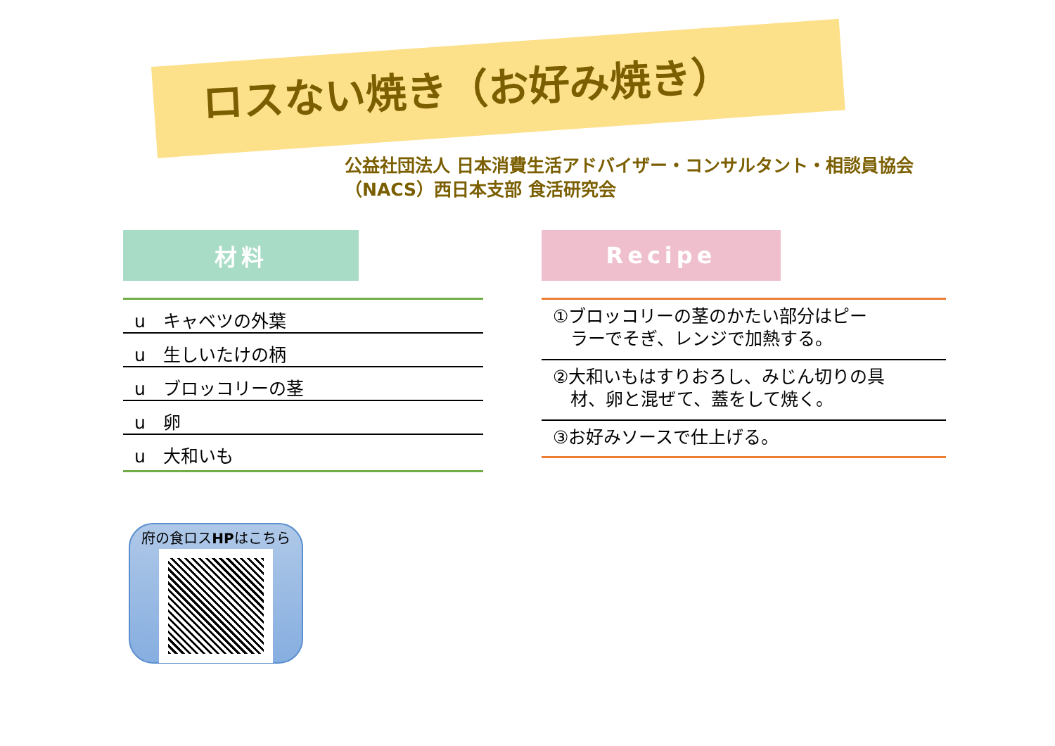ロスない焼き（お好み焼き）
公益社団法人 日本消費生活アドバイザー・コンサルタント・相談員協会
（NACS）西日本支部 食活研究会
材料
u　キャベツの外葉
u　生しいたけの柄
u　ブロッコリーの茎
u　卵
u　大和いも
Recipe
①ブロッコリーの茎のかたい部分はピー
　ラーでそぎ、レンジで加熱する。
②大和いもはすりおろし、みじん切りの具
　材、卵と混ぜて、蓋をして焼く。
③お好みソースで仕上げる。
府の食ロスHPはこちら